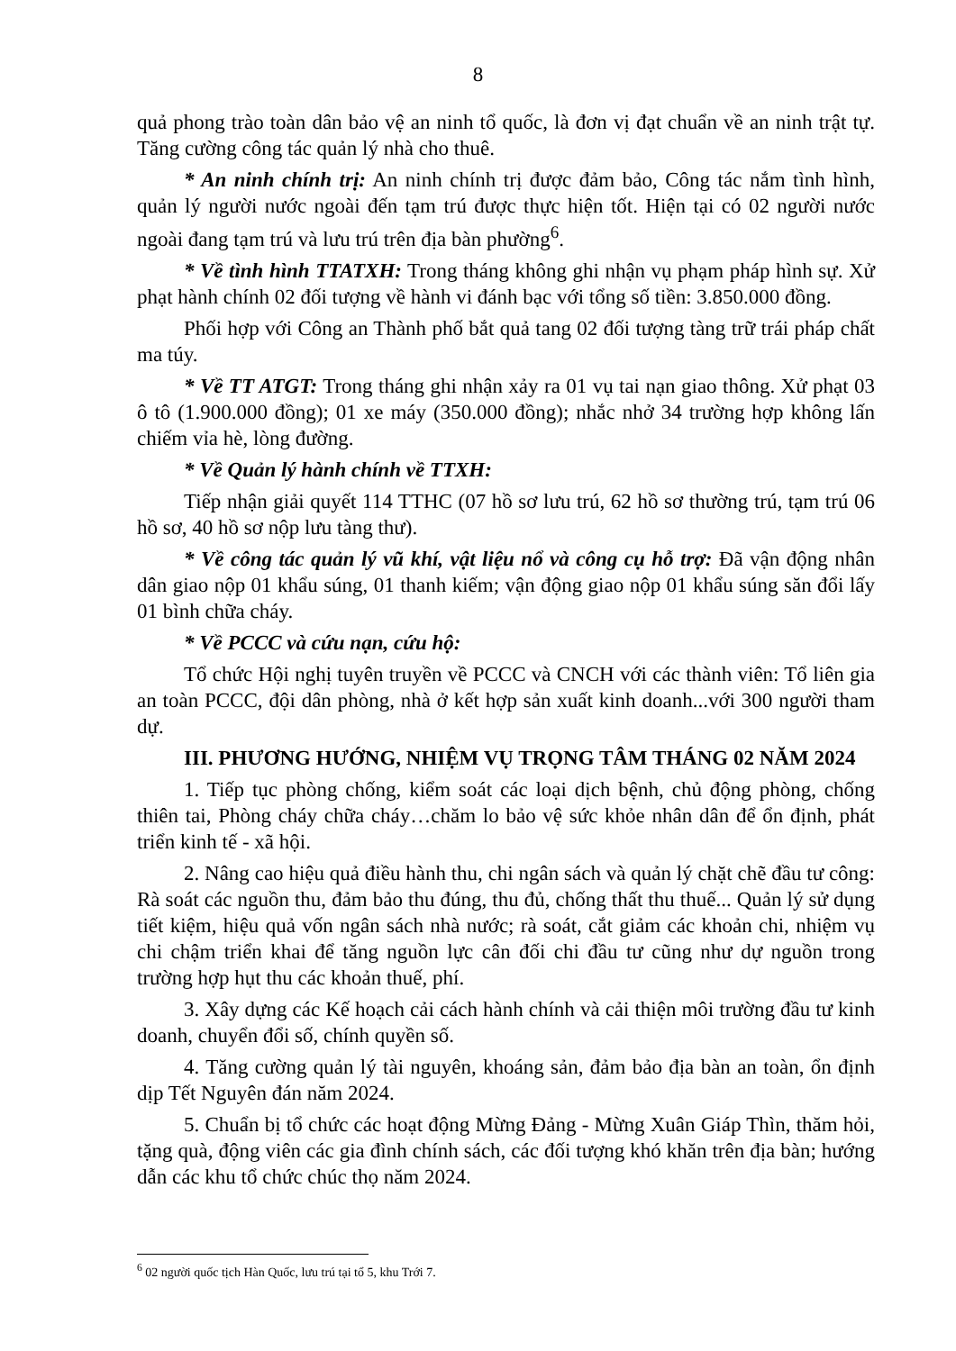8
quả phong trào toàn dân bảo vệ an ninh tổ quốc, là đơn vị đạt chuẩn về an ninh trật tự. Tăng cường công tác quản lý nhà cho thuê.
* An ninh chính trị: An ninh chính trị được đảm bảo, Công tác nắm tình hình, quản lý người nước ngoài đến tạm trú được thực hiện tốt. Hiện tại có 02 người nước ngoài đang tạm trú và lưu trú trên địa bàn phường<sup>6</sup>.
* Về tình hình TTATXH: Trong tháng không ghi nhận vụ phạm pháp hình sự. Xử phạt hành chính 02 đối tượng về hành vi đánh bạc với tổng số tiền: 3.850.000 đồng.
Phối hợp với Công an Thành phố bắt quả tang 02 đối tượng tàng trữ trái pháp chất ma túy.
* Về TT ATGT: Trong tháng ghi nhận xảy ra 01 vụ tai nạn giao thông. Xử phạt 03 ô tô (1.900.000 đồng); 01 xe máy (350.000 đồng); nhắc nhở 34 trường hợp không lấn chiếm vỉa hè, lòng đường.
* Về Quản lý hành chính về TTXH:
Tiếp nhận giải quyết 114 TTHC (07 hồ sơ lưu trú, 62 hồ sơ thường trú, tạm trú 06 hồ sơ, 40 hồ sơ nộp lưu tàng thư).
* Về công tác quản lý vũ khí, vật liệu nổ và công cụ hỗ trợ: Đã vận động nhân dân giao nộp 01 khẩu súng, 01 thanh kiếm; vận động giao nộp 01 khẩu súng săn đổi lấy 01 bình chữa cháy.
* Về PCCC và cứu nạn, cứu hộ:
Tổ chức Hội nghị tuyên truyền về PCCC và CNCH với các thành viên: Tổ liên gia an toàn PCCC, đội dân phòng, nhà ở kết hợp sản xuất kinh doanh...với 300 người tham dự.
III. PHƯƠNG HƯỚNG, NHIỆM VỤ TRỌNG TÂM THÁNG 02 NĂM 2024
1. Tiếp tục phòng chống, kiểm soát các loại dịch bệnh, chủ động phòng, chống thiên tai, Phòng cháy chữa cháy…chăm lo bảo vệ sức khỏe nhân dân để ổn định, phát triển kinh tế - xã hội.
2. Nâng cao hiệu quả điều hành thu, chi ngân sách và quản lý chặt chẽ đầu tư công: Rà soát các nguồn thu, đảm bảo thu đúng, thu đủ, chống thất thu thuế... Quản lý sử dụng tiết kiệm, hiệu quả vốn ngân sách nhà nước; rà soát, cắt giảm các khoản chi, nhiệm vụ chi chậm triển khai để tăng nguồn lực cân đối chi đầu tư cũng như dự nguồn trong trường hợp hụt thu các khoản thuế, phí.
3. Xây dựng các Kế hoạch cải cách hành chính và cải thiện môi trường đầu tư kinh doanh, chuyển đổi số, chính quyền số.
4. Tăng cường quản lý tài nguyên, khoáng sản, đảm bảo địa bàn an toàn, ổn định dịp Tết Nguyên đán năm 2024.
5. Chuẩn bị tổ chức các hoạt động Mừng Đảng - Mừng Xuân Giáp Thìn, thăm hỏi, tặng quà, động viên các gia đình chính sách, các đối tượng khó khăn trên địa bàn; hướng dẫn các khu tổ chức chúc thọ năm 2024.
<sup>6</sup> 02 người quốc tịch Hàn Quốc, lưu trú tại tổ 5, khu Trới 7.